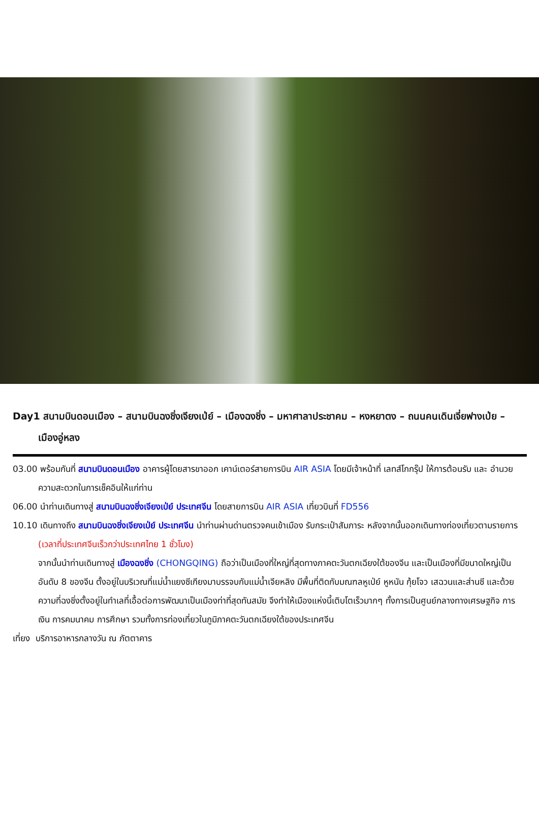Day1 สนามบินดอนเมือง – สนามบินฉงชิ่งเจียงเป่ย์ – เมืองฉงชิ่ง – มหาศาลาประชาคม – หงหยาตง – ถนนคนเดินเจี่ยฟางเป่ย – เมืองอู่หลง
03.00 พร้อมกันที่ สนามบินดอนเมือง อาคารผู้โดยสารขาออก เคาน์เตอร์สายการบิน AIR ASIA โดยมีเจ้าหน้าที่ เลทส์โกกรุ๊ป ให้การต้อนรับ และ อำนวยความสะดวกในการเช็คอินให้แก่ท่าน
06.00 นำท่านเดินทางสู่ สนามบินฉงชิ่งเจียงเป่ย์ ประเทศจีน โดยสายการบิน AIR ASIA เที่ยวบินที่ FD556
10.10 เดินทางถึง สนามบินฉงชิ่งเจียงเป่ย์ ประเทศจีน นำท่านผ่านด่านตรวจคนเข้าเมือง รับกระเป๋าสัมภาระ หลังจากนั้นออกเดินทางท่องเที่ยวตามรายการ (เวลาที่ประเทศจีนเร็วกว่าประเทศไทย 1 ชั่วโมง)
จากนั้นนำท่านเดินทางสู่ เมืองฉงชิ่ง (CHONGQING) ถือว่าเป็นเมืองที่ใหญ่ที่สุดทางภาคตะวันตกเฉียงใต้ของจีน และเป็นเมืองที่มีขนาดใหญ่เป็นอันดับ 8 ของจีน ตั้งอยู่ในบริเวณที่แม่น้ำแยงซีเกียงมาบรรจบกับแม่น้ำเจียหลิง มีพื้นที่ติดกับมณฑลหูเป่ย์ หูหนัน กุ้ยโจว เสฉวนและส่านซี และด้วยความที่ฉงชิ่งตั้งอยู่ในทำเลที่เอื้อต่อการพัฒนาเป็นเมืองท่าที่สุดทันสมัย จึงทำให้เมืองแห่งนี้เติบโตเร็วมากๆ ทั้งการเป็นศูนย์กลางทางเศรษฐกิจ การเงิน การคมนาคม การศึกษา รวมทั้งการท่องเที่ยวในภูมิภาคตะวันตกเฉียงใต้ของประเทศจีน
เที่ยง บริการอาหารกลางวัน ณ ภัตตาคาร